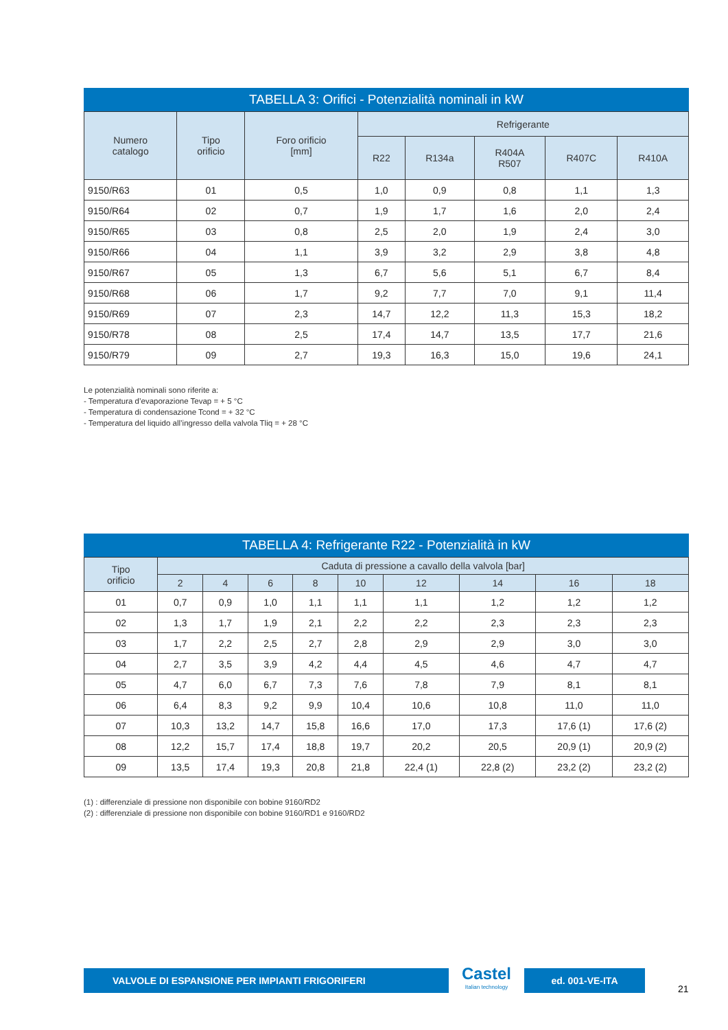TABELLA 3: Orifici - Potenzialità nominali in kW
| Numero catalogo | Tipo orificio | Foro orificio [mm] | Refrigerante | | | | |
| --- | --- | --- | --- | --- | --- | --- | --- |
| | | | R22 | R134a | R404A R507 | R407C | R410A |
| 9150/R63 | 01 | 0,5 | 1,0 | 0,9 | 0,8 | 1,1 | 1,3 |
| 9150/R64 | 02 | 0,7 | 1,9 | 1,7 | 1,6 | 2,0 | 2,4 |
| 9150/R65 | 03 | 0,8 | 2,5 | 2,0 | 1,9 | 2,4 | 3,0 |
| 9150/R66 | 04 | 1,1 | 3,9 | 3,2 | 2,9 | 3,8 | 4,8 |
| 9150/R67 | 05 | 1,3 | 6,7 | 5,6 | 5,1 | 6,7 | 8,4 |
| 9150/R68 | 06 | 1,7 | 9,2 | 7,7 | 7,0 | 9,1 | 11,4 |
| 9150/R69 | 07 | 2,3 | 14,7 | 12,2 | 11,3 | 15,3 | 18,2 |
| 9150/R78 | 08 | 2,5 | 17,4 | 14,7 | 13,5 | 17,7 | 21,6 |
| 9150/R79 | 09 | 2,7 | 19,3 | 16,3 | 15,0 | 19,6 | 24,1 |
Le potenzialità nominali sono riferite a:
- Temperatura d’evaporazione Tevap = + 5 °C
- Temperatura di condensazione Tcond = + 32 °C
- Temperatura del liquido all’ingresso della valvola Tliq = + 28 °C
TABELLA 4: Refrigerante R22 - Potenzialità in kW
| Tipo orificio | Caduta di pressione a cavallo della valvola [bar] | | | | | | | | |
| --- | --- | --- | --- | --- | --- | --- | --- | --- | --- |
| | 2 | 4 | 6 | 8 | 10 | 12 | 14 | 16 | 18 |
| 01 | 0,7 | 0,9 | 1,0 | 1,1 | 1,1 | 1,1 | 1,2 | 1,2 | 1,2 |
| 02 | 1,3 | 1,7 | 1,9 | 2,1 | 2,2 | 2,2 | 2,3 | 2,3 | 2,3 |
| 03 | 1,7 | 2,2 | 2,5 | 2,7 | 2,8 | 2,9 | 2,9 | 3,0 | 3,0 |
| 04 | 2,7 | 3,5 | 3,9 | 4,2 | 4,4 | 4,5 | 4,6 | 4,7 | 4,7 |
| 05 | 4,7 | 6,0 | 6,7 | 7,3 | 7,6 | 7,8 | 7,9 | 8,1 | 8,1 |
| 06 | 6,4 | 8,3 | 9,2 | 9,9 | 10,4 | 10,6 | 10,8 | 11,0 | 11,0 |
| 07 | 10,3 | 13,2 | 14,7 | 15,8 | 16,6 | 17,0 | 17,3 | 17,6 (1) | 17,6 (2) |
| 08 | 12,2 | 15,7 | 17,4 | 18,8 | 19,7 | 20,2 | 20,5 | 20,9 (1) | 20,9 (2) |
| 09 | 13,5 | 17,4 | 19,3 | 20,8 | 21,8 | 22,4 (1) | 22,8 (2) | 23,2 (2) | 23,2 (2) |
(1) : differenziale di pressione non disponibile con bobine 9160/RD2
(2) : differenziale di pressione non disponibile con bobine 9160/RD1 e 9160/RD2
VALVOLE DI ESPANSIONE PER IMPIANTI FRIGORIFERI
Castel
Italian technology
ed. 001-VE-ITA
21